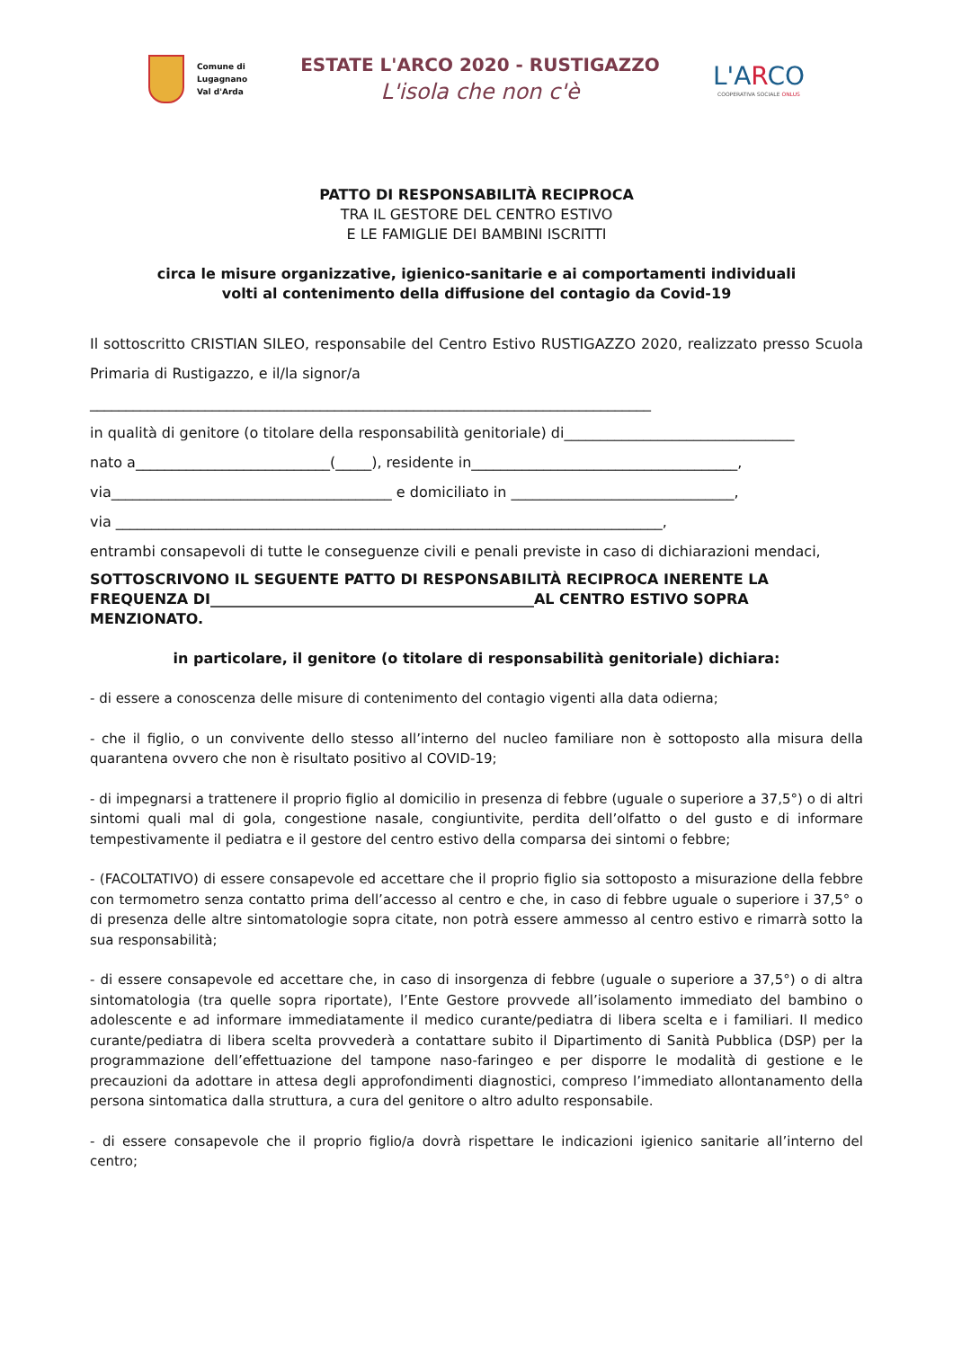Comune di
Lugagnano
Val d'Arda
ESTATE L'ARCO 2020 - RUSTIGAZZO
L'isola che non c'è
L'ARCO
COOPERATIVA SOCIALE ONLUS
PATTO DI RESPONSABILITÀ RECIPROCA
TRA IL GESTORE DEL CENTRO ESTIVO
E LE FAMIGLIE DEI BAMBINI ISCRITTI
circa le misure organizzative, igienico-sanitarie e ai comportamenti individuali
volti al contenimento della diffusione del contagio da Covid-19
Il sottoscritto CRISTIAN SILEO, responsabile del Centro Estivo RUSTIGAZZO 2020, realizzato presso Scuola Primaria di Rustigazzo, e il/la signor/a
______________________________________________________________________________
in qualità di genitore (o titolare della responsabilità genitoriale) di________________________________
nato a___________________________(_____), residente in_____________________________________,
via_______________________________________ e domiciliato in _______________________________,
via ____________________________________________________________________________,
entrambi consapevoli di tutte le conseguenze civili e penali previste in caso di dichiarazioni mendaci,
SOTTOSCRIVONO IL SEGUENTE PATTO DI RESPONSABILITÀ RECIPROCA INERENTE LA FREQUENZA DI_____________________________________________AL CENTRO ESTIVO SOPRA MENZIONATO.
in particolare, il genitore (o titolare di responsabilità genitoriale) dichiara:
- di essere a conoscenza delle misure di contenimento del contagio vigenti alla data odierna;
- che il figlio, o un convivente dello stesso all’interno del nucleo familiare non è sottoposto alla misura della quarantena ovvero che non è risultato positivo al COVID-19;
- di impegnarsi a trattenere il proprio figlio al domicilio in presenza di febbre (uguale o superiore a 37,5°) o di altri sintomi quali mal di gola, congestione nasale, congiuntivite, perdita dell’olfatto o del gusto e di informare tempestivamente il pediatra e il gestore del centro estivo della comparsa dei sintomi o febbre;
- (FACOLTATIVO) di essere consapevole ed accettare che il proprio figlio sia sottoposto a misurazione della febbre con termometro senza contatto prima dell’accesso al centro e che, in caso di febbre uguale o superiore i 37,5° o di presenza delle altre sintomatologie sopra citate, non potrà essere ammesso al centro estivo e rimarrà sotto la sua responsabilità;
- di essere consapevole ed accettare che, in caso di insorgenza di febbre (uguale o superiore a 37,5°) o di altra sintomatologia (tra quelle sopra riportate), l’Ente Gestore provvede all’isolamento immediato del bambino o adolescente e ad informare immediatamente il medico curante/pediatra di libera scelta e i familiari. Il medico curante/pediatra di libera scelta provvederà a contattare subito il Dipartimento di Sanità Pubblica (DSP) per la programmazione dell’effettuazione del tampone naso-faringeo e per disporre le modalità di gestione e le precauzioni da adottare in attesa degli approfondimenti diagnostici, compreso l’immediato allontanamento della persona sintomatica dalla struttura, a cura del genitore o altro adulto responsabile.
- di essere consapevole che il proprio figlio/a dovrà rispettare le indicazioni igienico sanitarie all’interno del centro;